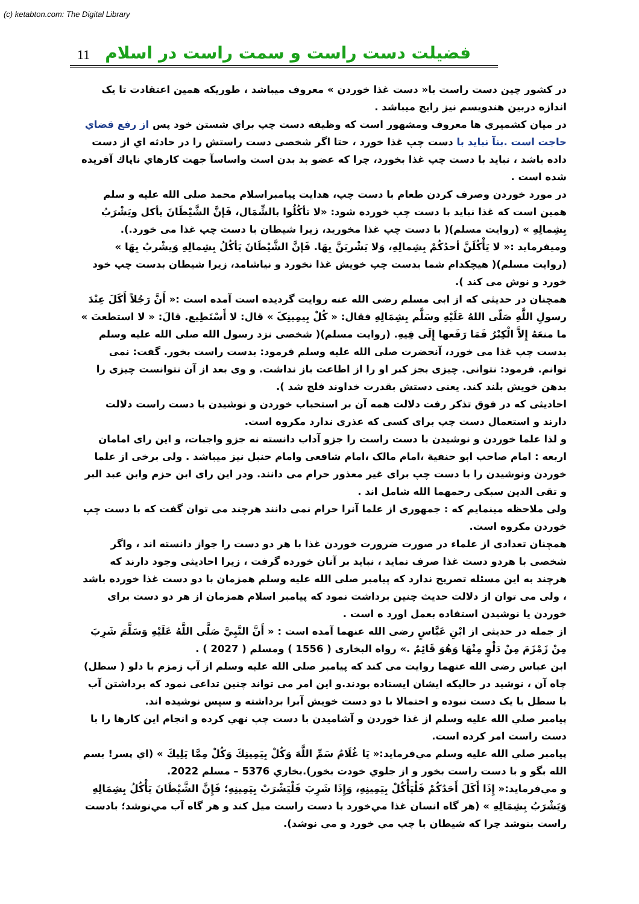(c) ketabton.com: The Digital Library
11
فضیلت دست راست و سمت راست در اسلام
در کشور چین دست راست با« دست غذا خوردن » معروف میباشد ، طوریکه همین اعتقادت تا یک اندازه دربین هندویسم نیز رایج میباشد .
در میان کشميري ها معروف ومشهور است که وظيفه دست چپ براي شستن خود پس از رفع قضاي حاجت است .بنآ نبايد با دست چپ غذا خورد ، حتا اگر شخصی دست راستش را در حادثه اي از دست داده باشد ، نبايد با دست چپ غذا بخورد، چرا که عضو بد بدن است واساسآ جهت کارهاي ناپاك آفريده شده است .
در مورد خوردن وصرف کردن طعام با دست چپ، هدایت پیامبراسلام محمد صلی الله علیه و سلم همین است که غذا نباید با دست چپ خورده شود: «لا تأكُلُوا بالشِّمَال، فَإنَّ الشَّيْطَانَ يأكل ويَشْرَبُ بِشِمالِهِ » (روایت مسلم)( با دست چپ غذا مخورید، زیرا شیطان با دست چپ غذا می خورد.).
وميفرمايد :« لا يَأْكُلَنَّ أحدُكُمْ بِشِمالِهِ، وَلا يَشْربَنَّ بِهَا. فَإنَّ الشَّيْطَانَ يَأكُلُ بِشِمالِهِ وَيشْربُ بِهَا » (روایت مسلم)( هیچکدام شما بدست چپ خویش غذا نخورد و نیاشامد، زیرا شیطان بدست چپ خود خورد و نوش می کند ).
همچنان در حدیثی که از ابی مسلم رضی الله عنه روایت گردیده است آمده است :« أَنَّ رَجُلاً أَكَلَ عِنْدَ رسولِ اللَّهِ صَلّى اللهُ عَلَيْهِ وسَلَّم بِشِمَالِهِ فقال: « كُلْ بِيمِينِکَ » قال: لا أَسْتَطِيع. قالَ: « لا استطعتَ » ما منعَهُ إِلاَّ الْكِبْرُ فَمَا رَفَعها إِلَى فِيهِ. (روایت مسلم)( شخصی نزد رسول الله صلی الله علیه وسلم بدست چپ غذا می خورد، آنحضرت صلی الله علیه وسلم فرمود: بدست راست بخور. گفت: نمی توانم. فرمود: نتوانی. چیزی بجز کبر او را از اطاعت باز نداشت. و وی بعد از آن نتوانست چیزی را بدهن خویش بلند کند. یعنی دستش بقدرت خداوند فلج شد ).
احادیثی که در فوق تذکر رفت دلالت همه آن بر استحباب خوردن و نوشیدن با دست راست دلالت دارند و استعمال دست چپ برای کسی که عذری ندارد مکروه است.
و لذا علما خوردن و نوشیدن با دست راست را جزو آداب دانسته نه جزو واجبات، و این رای امامان اربعه : امام صاحب ابو حنفیة ،امام مالک ،امام شافعی وامام حنبل نیز میباشد . ولی برخی از علما خوردن ونوشیدن را با دست چپ برای غیر معذور حرام می دانند. ودر این رای ابن حزم وابن عبد البر و تقی الدین سبکی رحمهما الله شامل اند .
ولی ملاحظه مینمایم که : جمهوری از علما آنرا حرام نمی دانند هرچند می توان گفت که با دست چپ خوردن مکروه است.
همچنان تعدادی از علماء در صورت ضرورت خوردن غذا با هر دو دست را جواز دانسته اند ، واگر شخصی با هردو دست غذا صرف نماید ، نباید بر آنان خورده گرفت ، زیرا احادیثی وجود دارند که هرچند به این مسئله تصریح ندارد که پیامبر صلی الله علیه وسلم همزمان با دو دست غذا خورده باشد ، ولی می توان از دلالت حدیث چنین برداشت نمود که پیامبر اسلام همزمان از هر دو دست برای خوردن یا نوشیدن استفاده بعمل اورد ه است .
از جمله در حدیثی از ابْنِ عَبَّاسٍ رضی الله عنهما آمده است : « أَنَّ النَّبِيَّ صَلَّى اللَّهُ عَلَيْهِ وَسَلَّمَ شَرِبَ مِنْ زَمْزَمَ مِنْ دَلْوٍ مِنْهَا وَهُوَ قَائِمٌ .» رواه البخاری ( 1556 ) ومسلم ( 2027 ) .
ابن عباس رضی الله عنهما روایت می کند که پیامبر صلی الله علیه وسلم از آب زمزم با دلو ( سطل) چاه آن ، نوشید در حالیکه ایشان ایستاده بودند.و این امر می تواند چنین تداعی نمود که برداشتن آب با سطل با یک دست نبوده و احتمالا با دو دست خویش آبرا برداشته و سپس نوشیده اند.
پيامبر صلي الله عليه وسلم از غذا خوردن و آشاميدن با دست چپ نهي کرده و انجام اين کارها را با دست راست امر کرده است.
پيامبر صلي الله عليه وسلم مي‌فرمايد:« يَا غُلَامُ سَمِّ اللَّهَ وَكُلْ بِيَمِينِكَ وَكُلْ مِمَّا يَلِيكَ » (اي پسر! بسم الله بگو و با دست راست بخور و از جلوي خودت بخور).بخاري 5376 – مسلم 2022.
و مي‌فرمايد:« إِذَا أَكَلَ أَحَدُكُمْ فَلْيَأْكُلْ بِيَمِينِهِ، وَإِذَا شَرِبَ فَلْيَشْرَبْ بِيَمِينِهِ؛ فَإِنَّ الشَّيْطَانَ يَأْكُلُ بِشِمَالِهِ وَيَشْرَبُ بِشِمَالِهِ » (هر گاه انسان غذا مي‌خورد با دست راست ميل کند و هر گاه آب مي‌نوشد؛ بادست راست بنوشد چرا که شيطان با چپ مي خورد و مي نوشد).